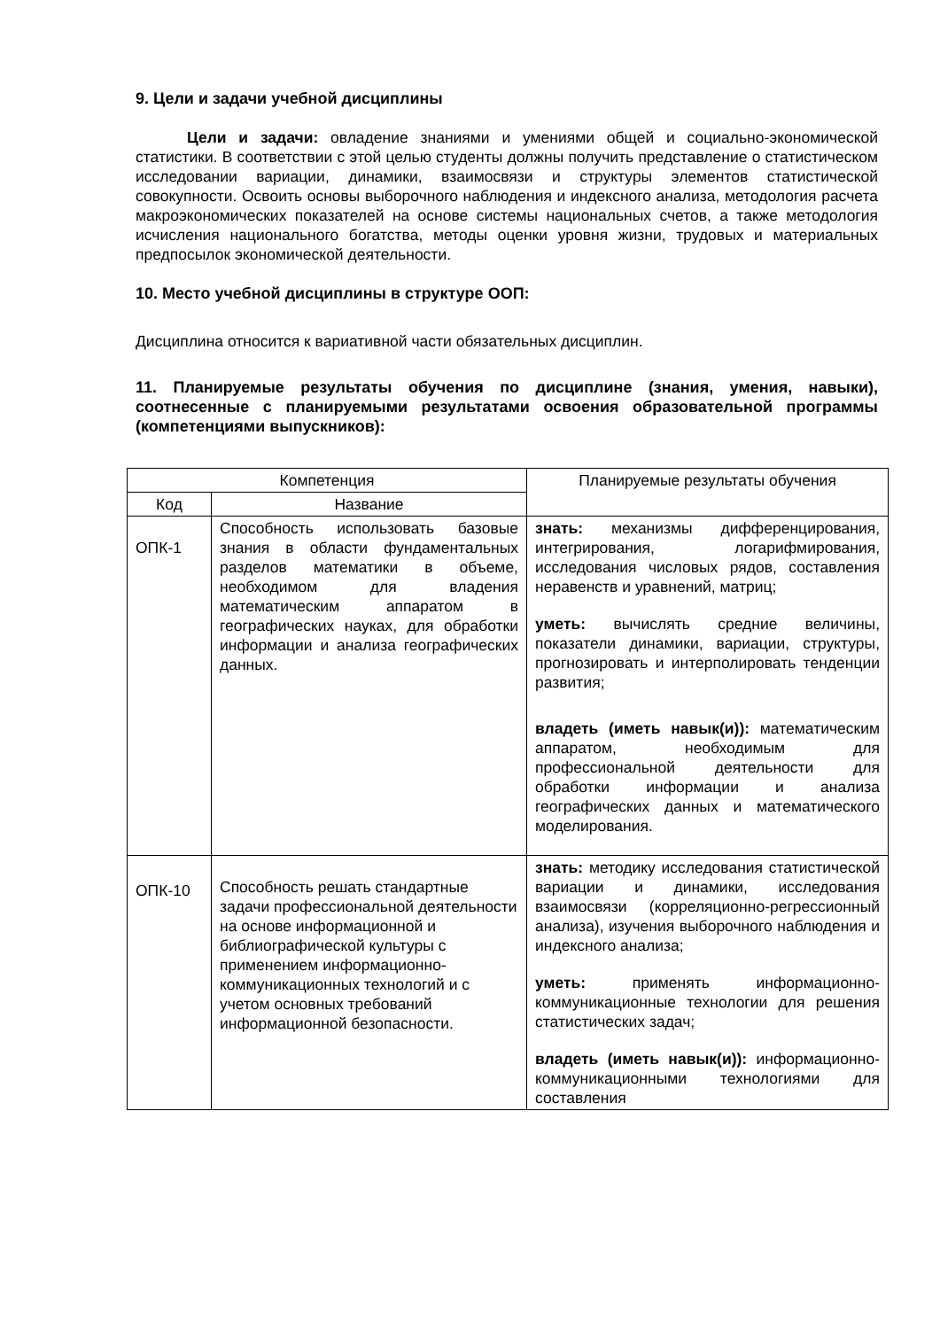9. Цели и задачи учебной дисциплины
Цели и задачи: овладение знаниями и умениями общей и социально-экономической статистики. В соответствии с этой целью студенты должны получить представление о статистическом исследовании вариации, динамики, взаимосвязи и структуры элементов статистической совокупности. Освоить основы выборочного наблюдения и индексного анализа, методология расчета макроэкономических показателей на основе системы национальных счетов, а также методология исчисления национального богатства, методы оценки уровня жизни, трудовых и материальных предпосылок экономической деятельности.
10. Место учебной дисциплины в структуре ООП:
Дисциплина относится к вариативной части обязательных дисциплин.
11. Планируемые результаты обучения по дисциплине (знания, умения, навыки), соотнесенные с планируемыми результатами освоения образовательной программы (компетенциями выпускников):
| Компетенция | | Планируемые результаты обучения |
| --- | --- | --- |
| Код | Название | |
| ОПК-1 | Способность использовать базовые знания в области фундаментальных разделов математики в объеме, необходимом для владения математическим аппаратом в географических науках, для обработки информации и анализа географических данных. | знать: механизмы дифференцирования, интегрирования, логарифмирования, исследования числовых рядов, составления неравенств и уравнений, матриц; уметь: вычислять средние величины, показатели динамики, вариации, структуры, прогнозировать и интерполировать тенденции развития; владеть (иметь навык(и)): математическим аппаратом, необходимым для профессиональной деятельности для обработки информации и анализа географических данных и математического моделирования. |
| ОПК-10 | Способность решать стандартные задачи профессиональной деятельности на основе информационной и библиографической культуры с применением информационно-коммуникационных технологий и с учетом основных требований информационной безопасности. | знать: методику исследования статистической вариации и динамики, исследования взаимосвязи (корреляционно-регрессионный анализа), изучения выборочного наблюдения и индексного анализа; уметь: применять информационно-коммуникационные технологии для решения статистических задач; владеть (иметь навык(и)): информационно-коммуникационными технологиями для составления |